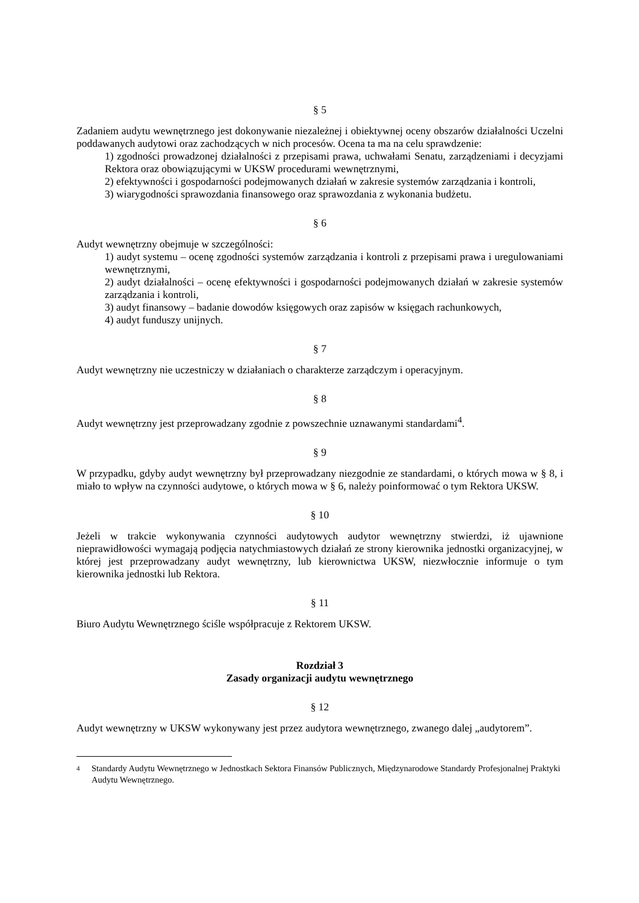§ 5
Zadaniem audytu wewnętrznego jest dokonywanie niezależnej i obiektywnej oceny obszarów działalności Uczelni poddawanych audytowi oraz zachodzących w nich procesów. Ocena ta ma na celu sprawdzenie:
1) zgodności prowadzonej działalności z przepisami prawa, uchwałami Senatu, zarządzeniami i decyzjami Rektora oraz obowiązującymi w UKSW procedurami wewnętrznymi,
2) efektywności i gospodarności podejmowanych działań w zakresie systemów zarządzania i kontroli,
3) wiarygodności sprawozdania finansowego oraz sprawozdania z wykonania budżetu.
§ 6
Audyt wewnętrzny obejmuje w szczególności:
1) audyt systemu – ocenę zgodności systemów zarządzania i kontroli z przepisami prawa i uregulowaniami wewnętrznymi,
2) audyt działalności – ocenę efektywności i gospodarności podejmowanych działań w zakresie systemów zarządzania i kontroli,
3) audyt finansowy – badanie dowodów księgowych oraz zapisów w księgach rachunkowych,
4) audyt funduszy unijnych.
§ 7
Audyt wewnętrzny nie uczestniczy w działaniach o charakterze zarządczym i operacyjnym.
§ 8
Audyt wewnętrzny jest przeprowadzany zgodnie z powszechnie uznawanymi standardami<sup>4</sup>.
§ 9
W przypadku, gdyby audyt wewnętrzny był przeprowadzany niezgodnie ze standardami, o których mowa w § 8, i miało to wpływ na czynności audytowe, o których mowa w § 6, należy poinformować o tym Rektora UKSW.
§ 10
Jeżeli w trakcie wykonywania czynności audytowych audytor wewnętrzny stwierdzi, iż ujawnione nieprawidłowości wymagają podjęcia natychmiastowych działań ze strony kierownika jednostki organizacyjnej, w której jest przeprowadzany audyt wewnętrzny, lub kierownictwa UKSW, niezwłocznie informuje o tym kierownika jednostki lub Rektora.
§ 11
Biuro Audytu Wewnętrznego ściśle współpracuje z Rektorem UKSW.
Rozdział 3
Zasady organizacji audytu wewnętrznego
§ 12
Audyt wewnętrzny w UKSW wykonywany jest przez audytora wewnętrznego, zwanego dalej „audytorem”.
4
Standardy Audytu Wewnętrznego w Jednostkach Sektora Finansów Publicznych, Międzynarodowe Standardy Profesjonalnej Praktyki Audytu Wewnętrznego.